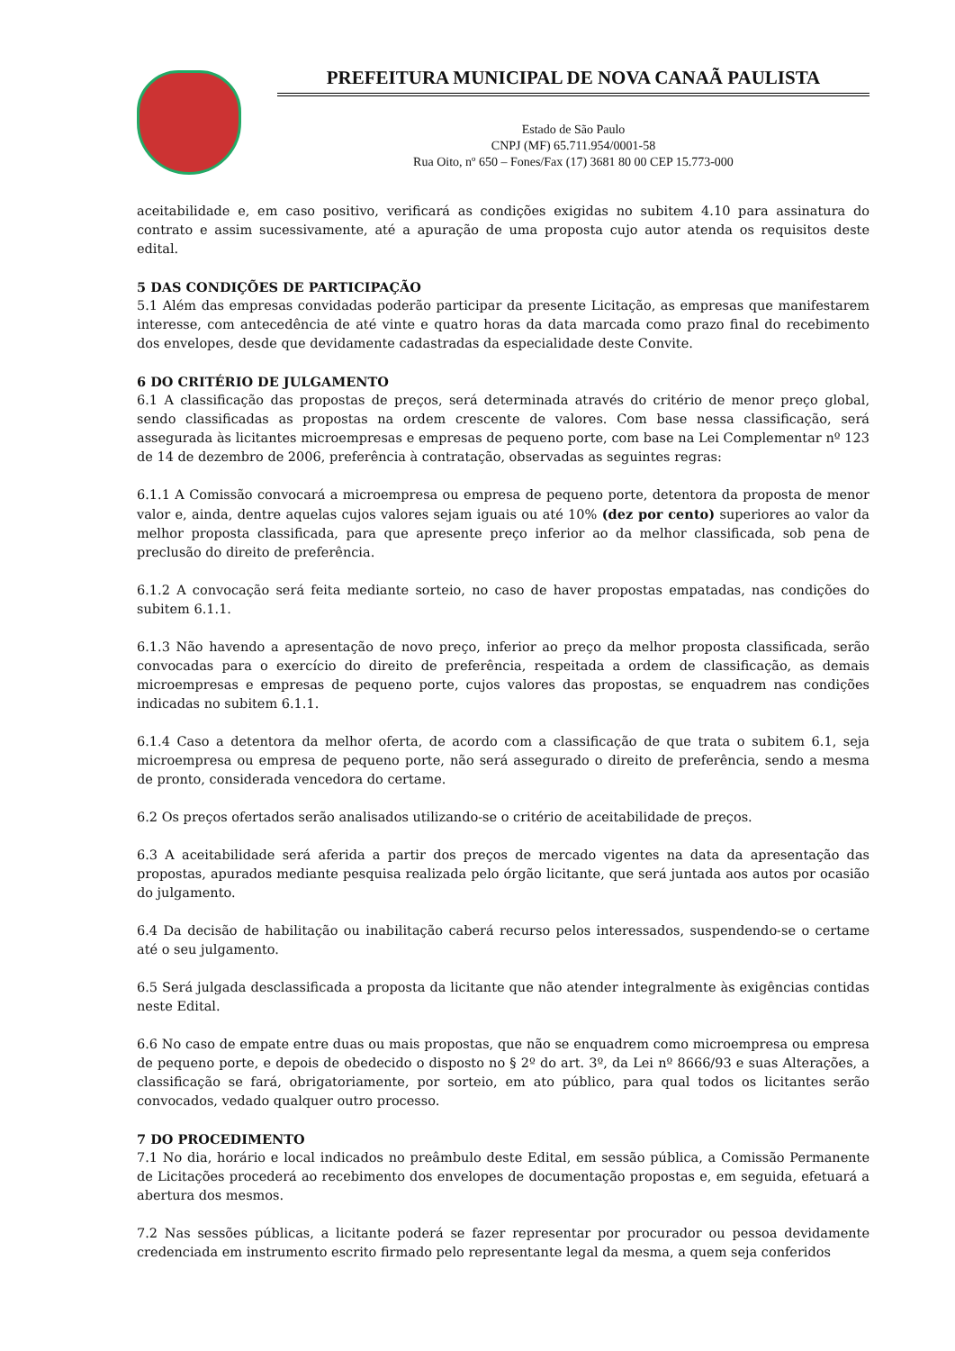PREFEITURA MUNICIPAL DE NOVA CANAÃ PAULISTA
Estado de São Paulo
CNPJ (MF) 65.711.954/0001-58
Rua Oito, nº 650 – Fones/Fax (17) 3681 80 00 CEP 15.773-000
aceitabilidade e, em caso positivo, verificará as condições exigidas no subitem 4.10 para assinatura do contrato e assim sucessivamente, até a apuração de uma proposta cujo autor atenda os requisitos deste edital.
5 DAS CONDIÇÕES DE PARTICIPAÇÃO
5.1 Além das empresas convidadas poderão participar da presente Licitação, as empresas que manifestarem interesse, com antecedência de até vinte e quatro horas da data marcada como prazo final do recebimento dos envelopes, desde que devidamente cadastradas da especialidade deste Convite.
6 DO CRITÉRIO DE JULGAMENTO
6.1 A classificação das propostas de preços, será determinada através do critério de menor preço global, sendo classificadas as propostas na ordem crescente de valores. Com base nessa classificação, será assegurada às licitantes microempresas e empresas de pequeno porte, com base na Lei Complementar nº 123 de 14 de dezembro de 2006, preferência à contratação, observadas as seguintes regras:
6.1.1 A Comissão convocará a microempresa ou empresa de pequeno porte, detentora da proposta de menor valor e, ainda, dentre aquelas cujos valores sejam iguais ou até 10% (dez por cento) superiores ao valor da melhor proposta classificada, para que apresente preço inferior ao da melhor classificada, sob pena de preclusão do direito de preferência.
6.1.2 A convocação será feita mediante sorteio, no caso de haver propostas empatadas, nas condições do subitem 6.1.1.
6.1.3 Não havendo a apresentação de novo preço, inferior ao preço da melhor proposta classificada, serão convocadas para o exercício do direito de preferência, respeitada a ordem de classificação, as demais microempresas e empresas de pequeno porte, cujos valores das propostas, se enquadrem nas condições indicadas no subitem 6.1.1.
6.1.4 Caso a detentora da melhor oferta, de acordo com a classificação de que trata o subitem 6.1, seja microempresa ou empresa de pequeno porte, não será assegurado o direito de preferência, sendo a mesma de pronto, considerada vencedora do certame.
6.2 Os preços ofertados serão analisados utilizando-se o critério de aceitabilidade de preços.
6.3 A aceitabilidade será aferida a partir dos preços de mercado vigentes na data da apresentação das propostas, apurados mediante pesquisa realizada pelo órgão licitante, que será juntada aos autos por ocasião do julgamento.
6.4 Da decisão de habilitação ou inabilitação caberá recurso pelos interessados, suspendendo-se o certame até o seu julgamento.
6.5 Será julgada desclassificada a proposta da licitante que não atender integralmente às exigências contidas neste Edital.
6.6 No caso de empate entre duas ou mais propostas, que não se enquadrem como microempresa ou empresa de pequeno porte, e depois de obedecido o disposto no § 2º do art. 3º, da Lei nº 8666/93 e suas Alterações, a classificação se fará, obrigatoriamente, por sorteio, em ato público, para qual todos os licitantes serão convocados, vedado qualquer outro processo.
7 DO PROCEDIMENTO
7.1 No dia, horário e local indicados no preâmbulo deste Edital, em sessão pública, a Comissão Permanente de Licitações procederá ao recebimento dos envelopes de documentação propostas e, em seguida, efetuará a abertura dos mesmos.
7.2 Nas sessões públicas, a licitante poderá se fazer representar por procurador ou pessoa devidamente credenciada em instrumento escrito firmado pelo representante legal da mesma, a quem seja conferidos